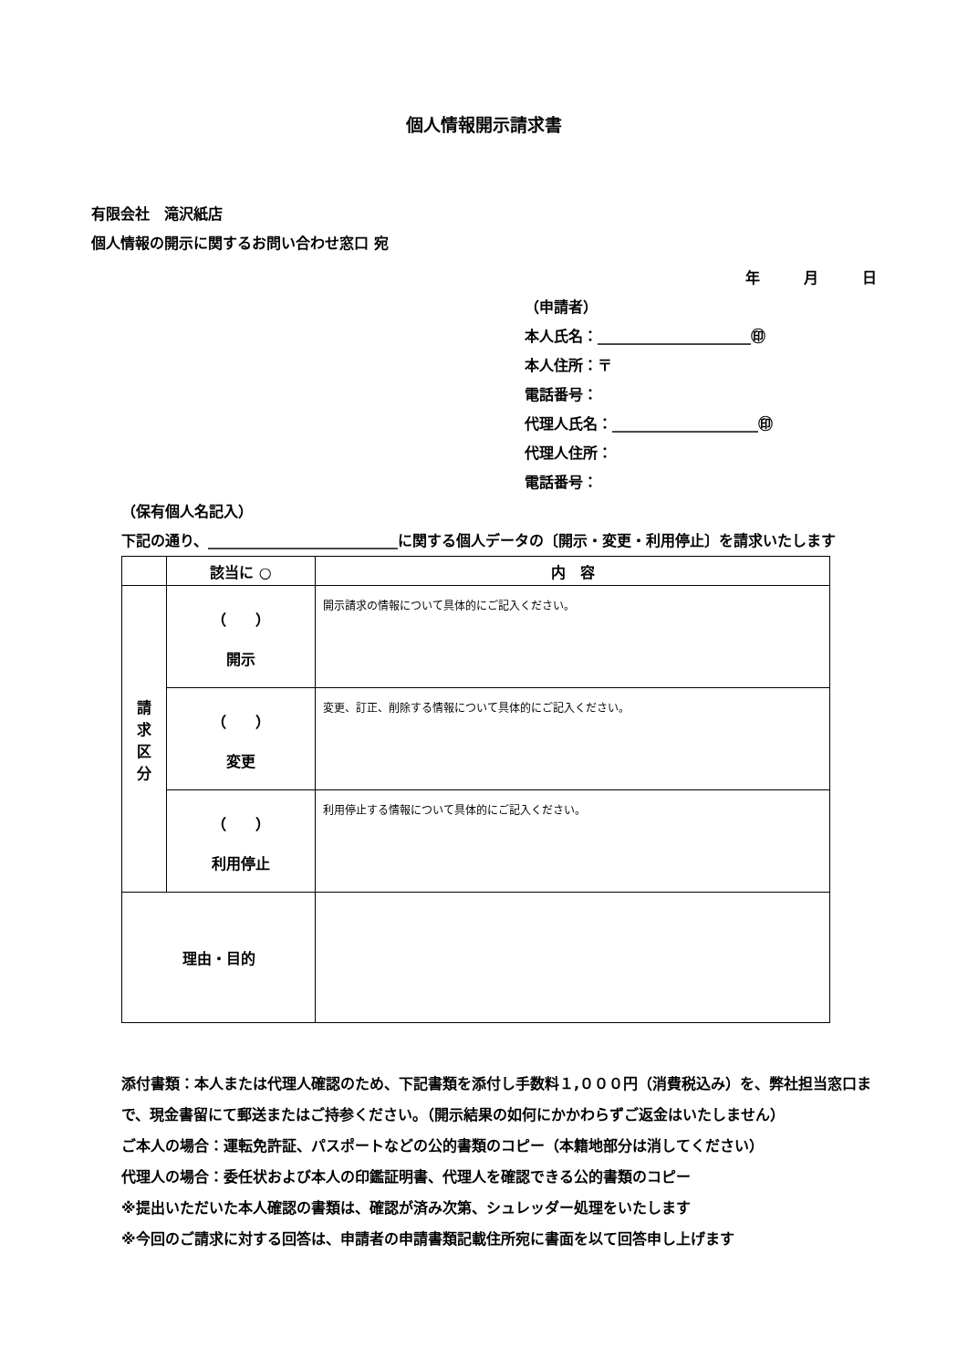個人情報開示請求書
有限会社　滝沢紙店
個人情報の開示に関するお問い合わせ窓口 宛
年　　　月　　　日
（申請者）
本人氏名：_____________________㊞
本人住所：〒
電話番号：
代理人氏名：____________________㊞
代理人住所：
電話番号：
（保有個人名記入）
下記の通り、__________________________に関する個人データの〔開示・変更・利用停止〕を請求いたします
| | 該当に ○ | 内 容 |
| --- | --- | --- |
| 請 求 区 分 | （ ） 開示 | 開示請求の情報について具体的にご記入ください。 |
| | （ ） 変更 | 変更、訂正、削除する情報について具体的にご記入ください。 |
| | （ ） 利用停止 | 利用停止する情報について具体的にご記入ください。 |
| 理由・目的 | | |
添付書類：本人または代理人確認のため、下記書類を添付し手数料１,０００円（消費税込み）を、弊社担当窓口まで、現金書留にて郵送またはご持参ください。（開示結果の如何にかかわらずご返金はいたしません）
ご本人の場合：運転免許証、パスポートなどの公的書類のコピー（本籍地部分は消してください）
代理人の場合：委任状および本人の印鑑証明書、代理人を確認できる公的書類のコピー
※提出いただいた本人確認の書類は、確認が済み次第、シュレッダー処理をいたします
※今回のご請求に対する回答は、申請者の申請書類記載住所宛に書面を以て回答申し上げます